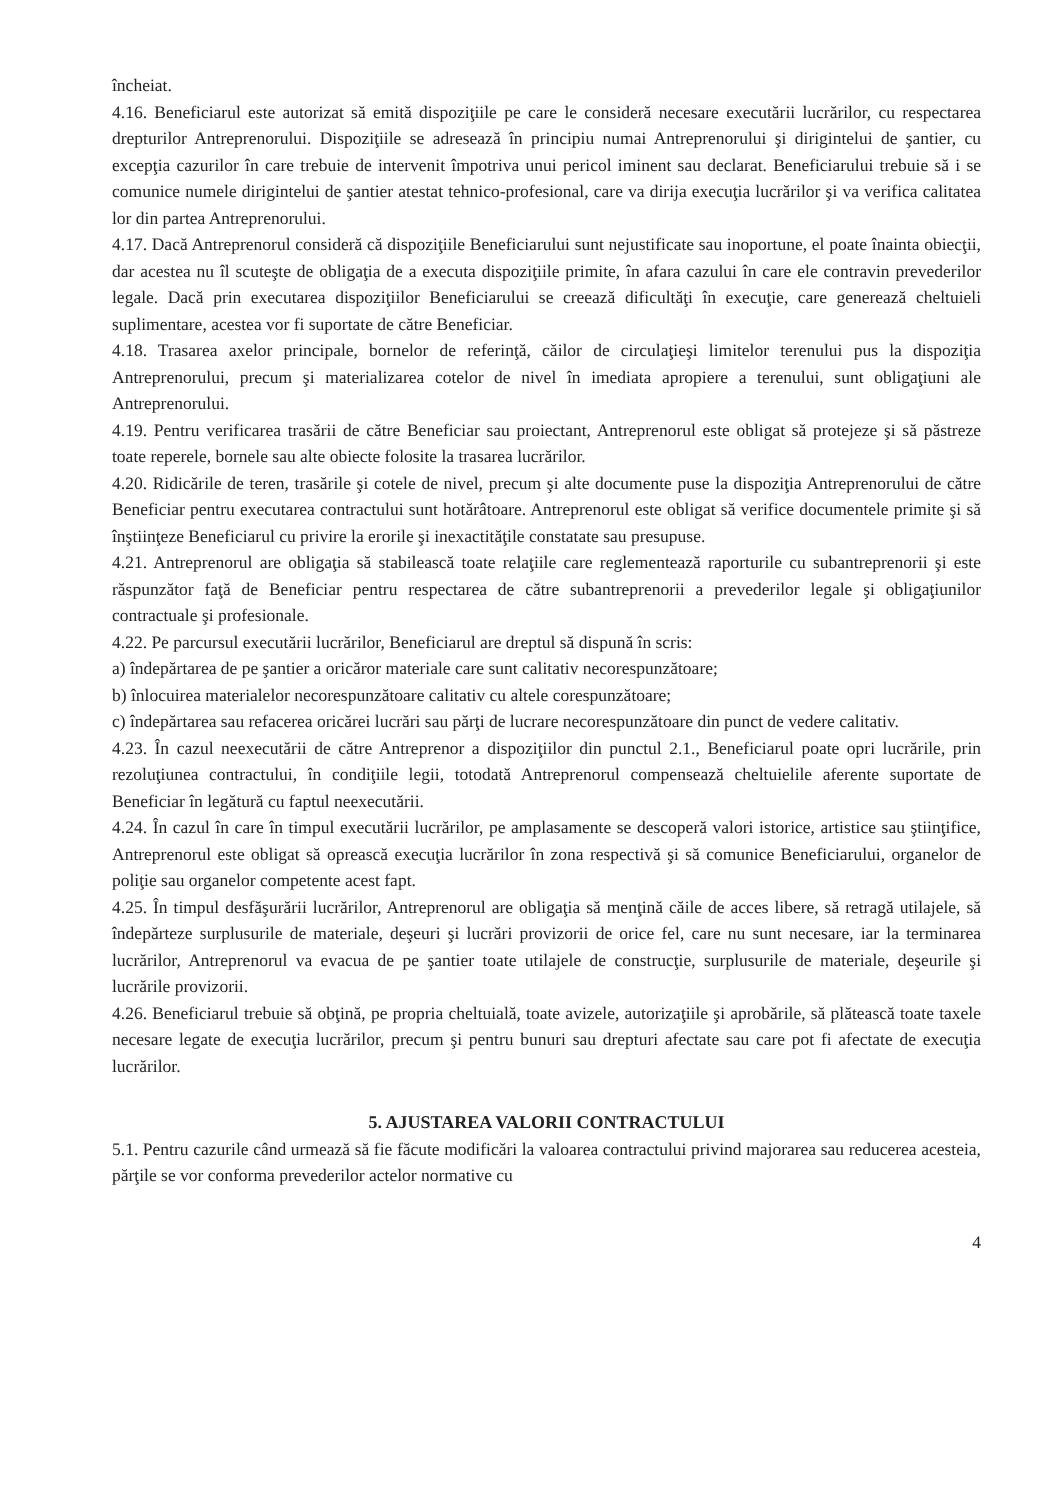încheiat.
4.16. Beneficiarul este autorizat să emită dispoziţiile pe care le consideră necesare executării lucrărilor, cu respectarea drepturilor Antreprenorului. Dispoziţiile se adresează în principiu numai Antreprenorului şi dirigintelui de şantier, cu excepţia cazurilor în care trebuie de intervenit împotriva unui pericol iminent sau declarat. Beneficiarului trebuie să i se comunice numele dirigintelui de şantier atestat tehnico-profesional, care va dirija execuţia lucrărilor şi va verifica calitatea lor din partea Antreprenorului.
4.17. Dacă Antreprenorul consideră că dispoziţiile Beneficiarului sunt nejustificate sau inoportune, el poate înainta obiecţii, dar acestea nu îl scuteşte de obligaţia de a executa dispoziţiile primite, în afara cazului în care ele contravin prevederilor legale. Dacă prin executarea dispoziţiilor Beneficiarului se creează dificultăţi în execuţie, care generează cheltuieli suplimentare, acestea vor fi suportate de către Beneficiar.
4.18. Trasarea axelor principale, bornelor de referinţă, căilor de circulaţieşi limitelor terenului pus la dispoziţia Antreprenorului, precum şi materializarea cotelor de nivel în imediata apropiere a terenului, sunt obligaţiuni ale Antreprenorului.
4.19. Pentru verificarea trasării de către Beneficiar sau proiectant, Antreprenorul este obligat să protejeze şi să păstreze toate reperele, bornele sau alte obiecte folosite la trasarea lucrărilor.
4.20. Ridicările de teren, trasările şi cotele de nivel, precum şi alte documente puse la dispoziţia Antreprenorului de către Beneficiar pentru executarea contractului sunt hotărâtoare. Antreprenorul este obligat să verifice documentele primite şi să înştiinţeze Beneficiarul cu privire la erorile şi inexactităţile constatate sau presupuse.
4.21. Antreprenorul are obligaţia să stabilească toate relaţiile care reglementează raporturile cu subantreprenorii şi este răspunzător faţă de Beneficiar pentru respectarea de către subantreprenorii a prevederilor legale şi obligaţiunilor contractuale şi profesionale.
4.22. Pe parcursul executării lucrărilor, Beneficiarul are dreptul să dispună în scris:
a) îndepărtarea de pe şantier a oricăror materiale care sunt calitativ necorespunzătoare;
b) înlocuirea materialelor necorespunzătoare calitativ cu altele corespunzătoare;
c) îndepărtarea sau refacerea oricărei lucrări sau părţi de lucrare necorespunzătoare din punct de vedere calitativ.
4.23. În cazul neexecutării de către Antreprenor a dispoziţiilor din punctul 2.1., Beneficiarul poate opri lucrările, prin rezoluţiunea contractului, în condiţiile legii, totodată Antreprenorul compensează cheltuielile aferente suportate de Beneficiar în legătură cu faptul neexecutării.
4.24. În cazul în care în timpul executării lucrărilor, pe amplasamente se descoperă valori istorice, artistice sau ştiinţifice, Antreprenorul este obligat să oprească execuţia lucrărilor în zona respectivă şi să comunice Beneficiarului, organelor de poliţie sau organelor competente acest fapt.
4.25. În timpul desfăşurării lucrărilor, Antreprenorul are obligaţia să menţină căile de acces libere, să retragă utilajele, să îndepărteze surplusurile de materiale, deşeuri şi lucrări provizorii de orice fel, care nu sunt necesare, iar la terminarea lucrărilor, Antreprenorul va evacua de pe şantier toate utilajele de construcţie, surplusurile de materiale, deşeurile şi lucrările provizorii.
4.26. Beneficiarul trebuie să obţină, pe propria cheltuială, toate avizele, autorizaţiile şi aprobările, să plătească toate taxele necesare legate de execuţia lucrărilor, precum şi pentru bunuri sau drepturi afectate sau care pot fi afectate de execuţia lucrărilor.
5. AJUSTAREA VALORII CONTRACTULUI
5.1. Pentru cazurile când urmează să fie făcute modificări la valoarea contractului privind majorarea sau reducerea acesteia, părţile se vor conforma prevederilor actelor normative cu
4